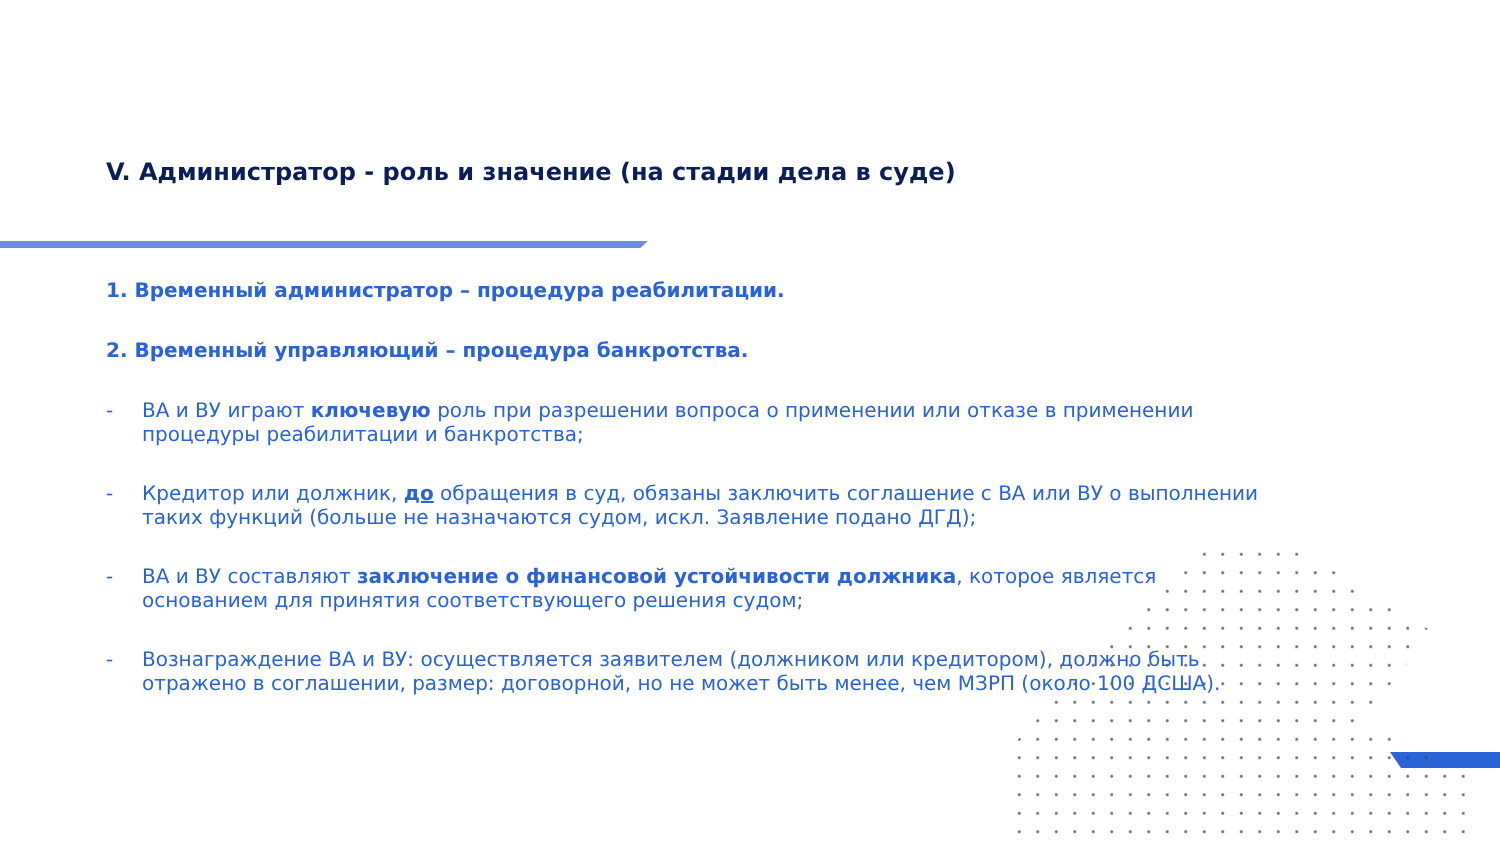V. Администратор - роль и значение (на стадии дела в суде)
1. Временный администратор – процедура реабилитации.
2. Временный управляющий – процедура банкротства.
- ВА и ВУ играют ключевую роль при разрешении вопроса о применении или отказе в применении процедуры реабилитации и банкротства;
- Кредитор или должник, до обращения в суд, обязаны заключить соглашение с ВА или ВУ о выполнении таких функций (больше не назначаются судом, искл. Заявление подано ДГД);
- ВА и ВУ составляют заключение о финансовой устойчивости должника, которое является основанием для принятия соответствующего решения судом;
- Вознаграждение ВА и ВУ: осуществляется заявителем (должником или кредитором), должно быть отражено в соглашении, размер: договорной, но не может быть менее, чем МЗРП (около 100 ДСША).